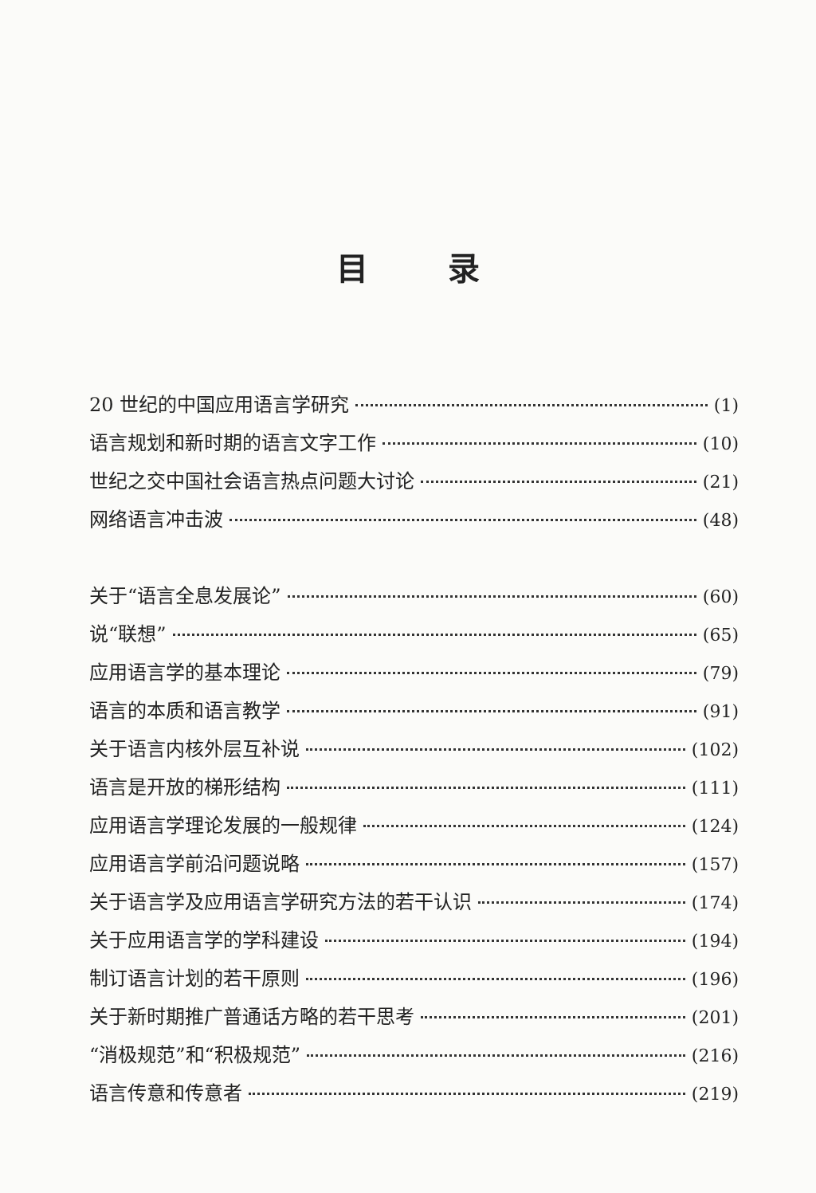目录
20 世纪的中国应用语言学研究 (1)
语言规划和新时期的语言文字工作 (10)
世纪之交中国社会语言热点问题大讨论 (21)
网络语言冲击波 (48)
关于“语言全息发展论” (60)
说“联想” (65)
应用语言学的基本理论 (79)
语言的本质和语言教学 (91)
关于语言内核外层互补说 (102)
语言是开放的梯形结构 (111)
应用语言学理论发展的一般规律 (124)
应用语言学前沿问题说略 (157)
关于语言学及应用语言学研究方法的若干认识 (174)
关于应用语言学的学科建设 (194)
制订语言计划的若干原则 (196)
关于新时期推广普通话方略的若干思考 (201)
“消极规范”和“积极规范” (216)
语言传意和传意者 (219)